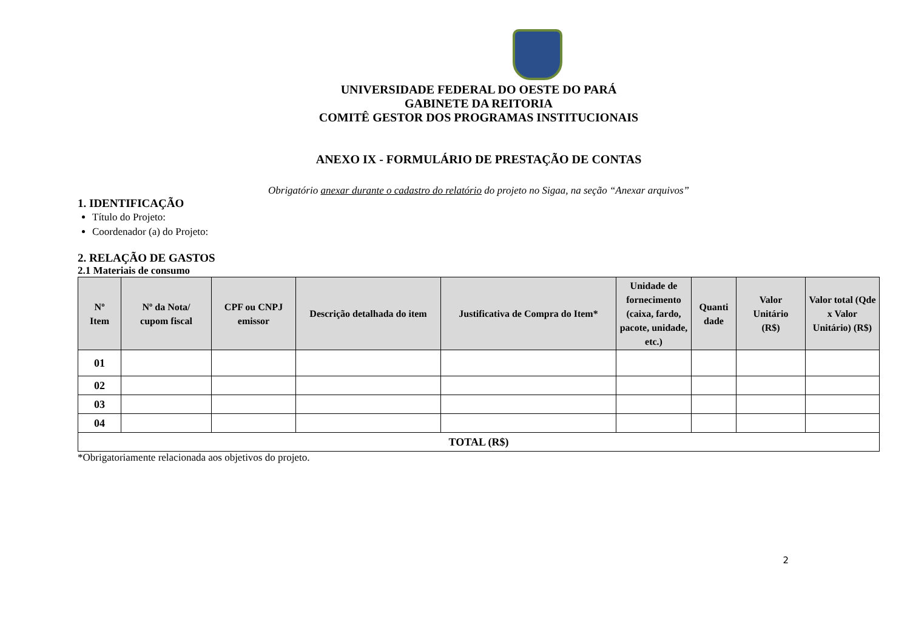UNIVERSIDADE FEDERAL DO OESTE DO PARÁ
GABINETE DA REITORIA
COMITÊ GESTOR DOS PROGRAMAS INSTITUCIONAIS
ANEXO IX - FORMULÁRIO DE PRESTAÇÃO DE CONTAS
Obrigatório anexar durante o cadastro do relatório do projeto no Sigaa, na seção “Anexar arquivos”
1. IDENTIFICAÇÃO
Título do Projeto:
Coordenador (a) do Projeto:
2. RELAÇÃO DE GASTOS
2.1 Materiais de consumo
| Nº Item | Nº da Nota/ cupom fiscal | CPF ou CNPJ emissor | Descrição detalhada do item | Justificativa de Compra do Item* | Unidade de fornecimento (caixa, fardo, pacote, unidade, etc.) | Quanti dade | Valor Unitário (R$) | Valor total (Qde x Valor Unitário) (R$) |
| --- | --- | --- | --- | --- | --- | --- | --- | --- |
| 01 | | | | | | | | |
| 02 | | | | | | | | |
| 03 | | | | | | | | |
| 04 | | | | | | | | |
| TOTAL (R$) | | | | | | | | |
*Obrigatoriamente relacionada aos objetivos do projeto.
2